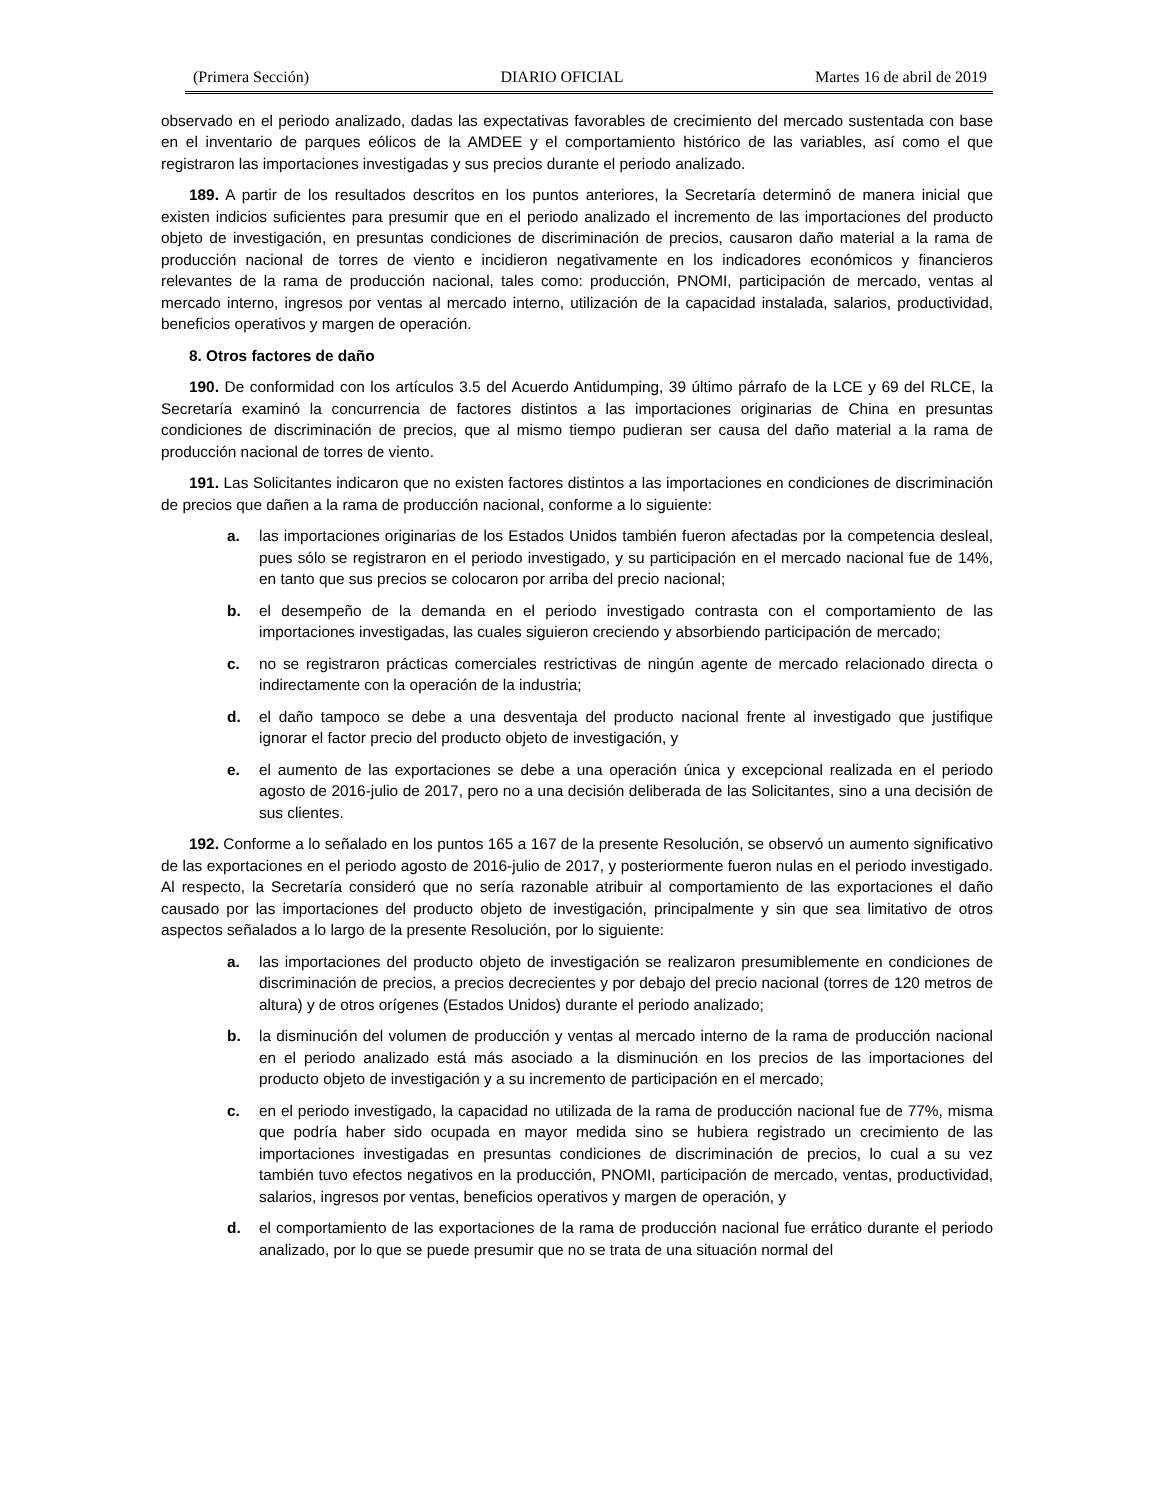(Primera Sección) DIARIO OFICIAL Martes 16 de abril de 2019
observado en el periodo analizado, dadas las expectativas favorables de crecimiento del mercado sustentada con base en el inventario de parques eólicos de la AMDEE y el comportamiento histórico de las variables, así como el que registraron las importaciones investigadas y sus precios durante el periodo analizado.
189. A partir de los resultados descritos en los puntos anteriores, la Secretaría determinó de manera inicial que existen indicios suficientes para presumir que en el periodo analizado el incremento de las importaciones del producto objeto de investigación, en presuntas condiciones de discriminación de precios, causaron daño material a la rama de producción nacional de torres de viento e incidieron negativamente en los indicadores económicos y financieros relevantes de la rama de producción nacional, tales como: producción, PNOMI, participación de mercado, ventas al mercado interno, ingresos por ventas al mercado interno, utilización de la capacidad instalada, salarios, productividad, beneficios operativos y margen de operación.
8. Otros factores de daño
190. De conformidad con los artículos 3.5 del Acuerdo Antidumping, 39 último párrafo de la LCE y 69 del RLCE, la Secretaría examinó la concurrencia de factores distintos a las importaciones originarias de China en presuntas condiciones de discriminación de precios, que al mismo tiempo pudieran ser causa del daño material a la rama de producción nacional de torres de viento.
191. Las Solicitantes indicaron que no existen factores distintos a las importaciones en condiciones de discriminación de precios que dañen a la rama de producción nacional, conforme a lo siguiente:
a. las importaciones originarias de los Estados Unidos también fueron afectadas por la competencia desleal, pues sólo se registraron en el periodo investigado, y su participación en el mercado nacional fue de 14%, en tanto que sus precios se colocaron por arriba del precio nacional;
b. el desempeño de la demanda en el periodo investigado contrasta con el comportamiento de las importaciones investigadas, las cuales siguieron creciendo y absorbiendo participación de mercado;
c. no se registraron prácticas comerciales restrictivas de ningún agente de mercado relacionado directa o indirectamente con la operación de la industria;
d. el daño tampoco se debe a una desventaja del producto nacional frente al investigado que justifique ignorar el factor precio del producto objeto de investigación, y
e. el aumento de las exportaciones se debe a una operación única y excepcional realizada en el periodo agosto de 2016-julio de 2017, pero no a una decisión deliberada de las Solicitantes, sino a una decisión de sus clientes.
192. Conforme a lo señalado en los puntos 165 a 167 de la presente Resolución, se observó un aumento significativo de las exportaciones en el periodo agosto de 2016-julio de 2017, y posteriormente fueron nulas en el periodo investigado. Al respecto, la Secretaría consideró que no sería razonable atribuir al comportamiento de las exportaciones el daño causado por las importaciones del producto objeto de investigación, principalmente y sin que sea limitativo de otros aspectos señalados a lo largo de la presente Resolución, por lo siguiente:
a. las importaciones del producto objeto de investigación se realizaron presumiblemente en condiciones de discriminación de precios, a precios decrecientes y por debajo del precio nacional (torres de 120 metros de altura) y de otros orígenes (Estados Unidos) durante el periodo analizado;
b. la disminución del volumen de producción y ventas al mercado interno de la rama de producción nacional en el periodo analizado está más asociado a la disminución en los precios de las importaciones del producto objeto de investigación y a su incremento de participación en el mercado;
c. en el periodo investigado, la capacidad no utilizada de la rama de producción nacional fue de 77%, misma que podría haber sido ocupada en mayor medida sino se hubiera registrado un crecimiento de las importaciones investigadas en presuntas condiciones de discriminación de precios, lo cual a su vez también tuvo efectos negativos en la producción, PNOMI, participación de mercado, ventas, productividad, salarios, ingresos por ventas, beneficios operativos y margen de operación, y
d. el comportamiento de las exportaciones de la rama de producción nacional fue errático durante el periodo analizado, por lo que se puede presumir que no se trata de una situación normal del